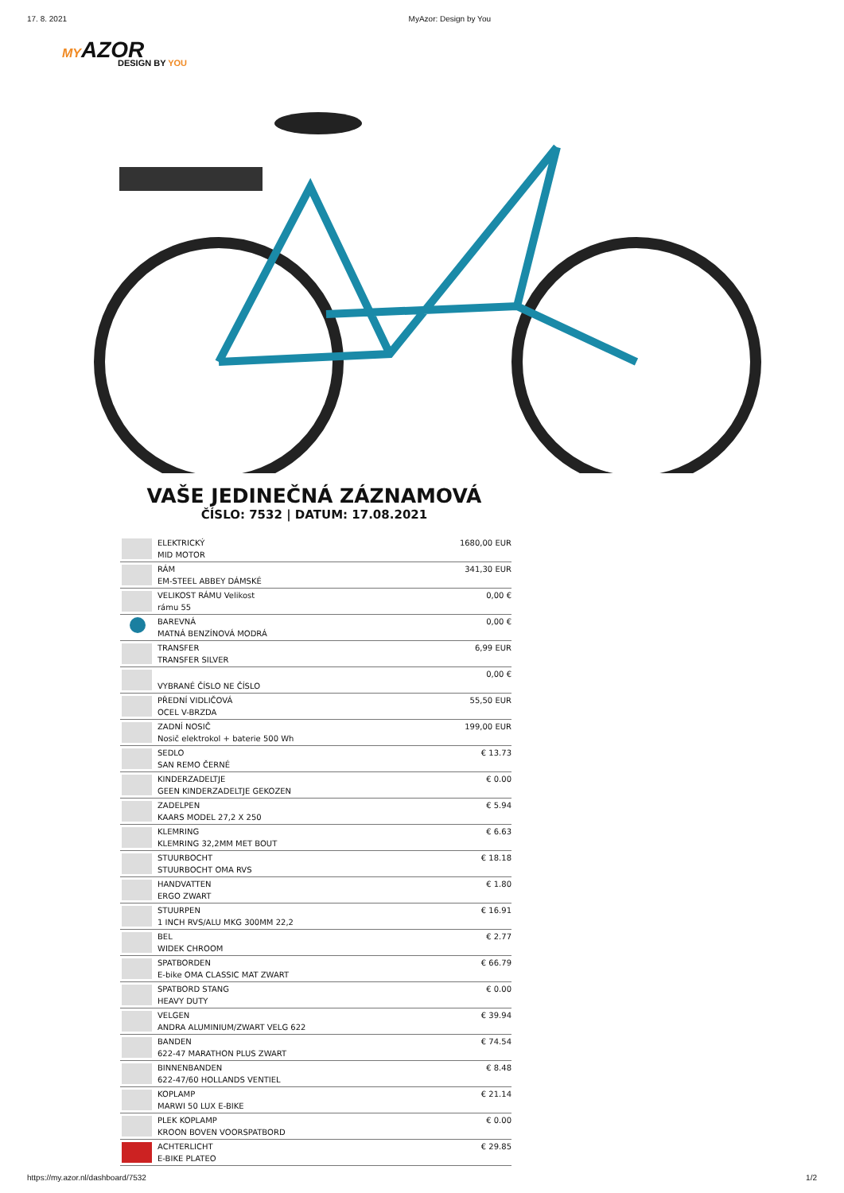17. 8. 2021 MyAzor: Design by You
MYAZOR
DESIGN BY YOU
VAŠE JEDINEČNÁ ZÁZNAMOVÁ
ČÍSLO: 7532 | DATUM: 17.08.2021
| | ELEKTRICKÝ MID MOTOR | 1680,00 EUR |
| | RÁM EM-STEEL ABBEY DÁMSKÉ | 341,30 EUR |
| | VELIKOST RÁMU Velikost rámu 55 | 0,00 € |
| | BAREVNÁ MATNÁ BENZÍNOVÁ MODRÁ | 0,00 € |
| | TRANSFER TRANSFER SILVER | 6,99 EUR |
| | VYBRANÉ ČÍSLO NE ČÍSLO | 0,00 € |
| | PŘEDNÍ VIDLIČOVÁ OCEL V-BRZDA | 55,50 EUR |
| | ZADNÍ NOSIČ Nosič elektrokol + baterie 500 Wh | 199,00 EUR |
| | SEDLO SAN REMO ČERNÉ | € 13.73 |
| | KINDERZADELTJE GEEN KINDERZADELTJE GEKOZEN | € 0.00 |
| | ZADELPEN KAARS MODEL 27,2 X 250 | € 5.94 |
| | KLEMRING KLEMRING 32,2MM MET BOUT | € 6.63 |
| | STUURBOCHT STUURBOCHT OMA RVS | € 18.18 |
| | HANDVATTEN ERGO ZWART | € 1.80 |
| | STUURPEN 1 INCH RVS/ALU MKG 300MM 22,2 | € 16.91 |
| | BEL WIDEK CHROOM | € 2.77 |
| | SPATBORDEN E-bike OMA CLASSIC MAT ZWART | € 66.79 |
| | SPATBORD STANG HEAVY DUTY | € 0.00 |
| | VELGEN ANDRA ALUMINIUM/ZWART VELG 622 | € 39.94 |
| | BANDEN 622-47 MARATHON PLUS ZWART | € 74.54 |
| | BINNENBANDEN 622-47/60 HOLLANDS VENTIEL | € 8.48 |
| | KOPLAMP MARWI 50 LUX E-BIKE | € 21.14 |
| | PLEK KOPLAMP KROON BOVEN VOORSPATBORD | € 0.00 |
| | ACHTERLICHT E-BIKE PLATEO | € 29.85 |
https://my.azor.nl/dashboard/7532 1/2